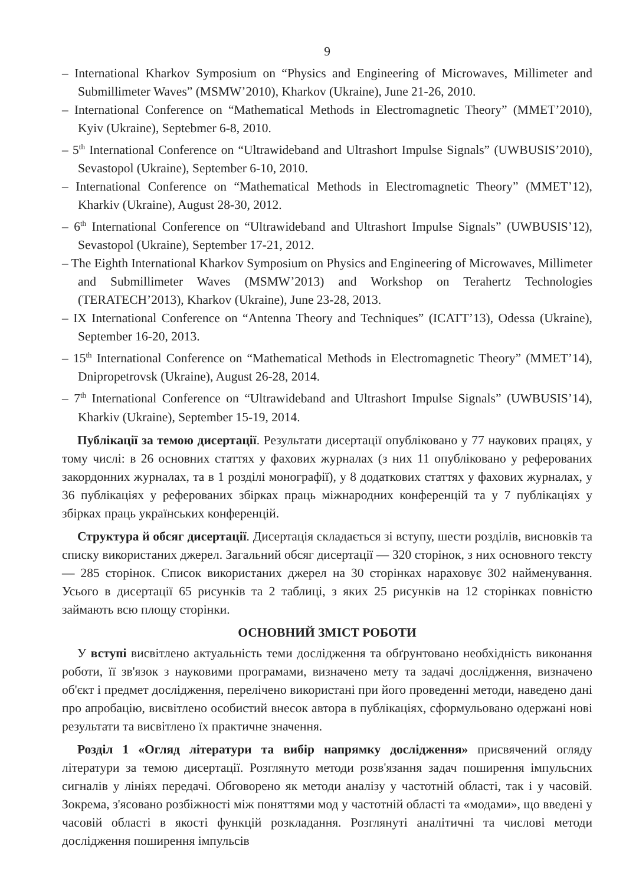9
– International Kharkov Symposium on “Physics and Engineering of Microwaves, Millimeter and Submillimeter Waves” (MSMW’2010), Kharkov (Ukraine), June 21-26, 2010.
– International Conference on “Mathematical Methods in Electromagnetic Theory” (MMET’2010), Kyiv (Ukraine), Septebmer 6-8, 2010.
– 5<sup>th</sup> International Conference on “Ultrawideband and Ultrashort Impulse Signals” (UWBUSIS’2010), Sevastopol (Ukraine), September 6-10, 2010.
– International Conference on “Mathematical Methods in Electromagnetic Theory” (MMET’12), Kharkiv (Ukraine), August 28-30, 2012.
– 6<sup>th</sup> International Conference on “Ultrawideband and Ultrashort Impulse Signals” (UWBUSIS’12), Sevastopol (Ukraine), September 17-21, 2012.
– The Eighth International Kharkov Symposium on Physics and Engineering of Microwaves, Millimeter and Submillimeter Waves (MSMW’2013) and Workshop on Terahertz Technologies (TERATECH’2013), Kharkov (Ukraine), June 23-28, 2013.
– IX International Conference on “Antenna Theory and Techniques” (ICATT’13), Odessa (Ukraine), September 16-20, 2013.
– 15<sup>th</sup> International Conference on “Mathematical Methods in Electromagnetic Theory” (MMET’14), Dnipropetrovsk (Ukraine), August 26-28, 2014.
– 7<sup>th</sup> International Conference on “Ultrawideband and Ultrashort Impulse Signals” (UWBUSIS’14), Kharkiv (Ukraine), September 15-19, 2014.
Публікації за темою дисертації. Результати дисертації опубліковано у 77 наукових працях, у тому числі: в 26 основних статтях у фахових журналах (з них 11 опубліковано у реферованих закордонних журналах, та в 1 розділі монографії), у 8 додаткових статтях у фахових журналах, у 36 публікаціях у реферованих збірках праць міжнародних конференцій та у 7 публікаціях у збірках праць українських конференцій.
Структура й обсяг дисертації. Дисертація складається зі вступу, шести розділів, висновків та списку використаних джерел. Загальний обсяг дисертації — 320 сторінок, з них основного тексту — 285 сторінок. Список використаних джерел на 30 сторінках нараховує 302 найменування. Усього в дисертації 65 рисунків та 2 таблиці, з яких 25 рисунків на 12 сторінках повністю займають всю площу сторінки.
ОСНОВНИЙ ЗМІСТ РОБОТИ
У вступі висвітлено актуальність теми дослідження та обґрунтовано необхідність виконання роботи, її зв'язок з науковими програмами, визначено мету та задачі дослідження, визначено об'єкт і предмет дослідження, перелічено використані при його проведенні методи, наведено дані про апробацію, висвітлено особистий внесок автора в публікаціях, сформульовано одержані нові результати та висвітлено їх практичне значення.
Розділ 1 «Огляд літератури та вибір напрямку дослідження» присвячений огляду літератури за темою дисертації. Розглянуто методи розв'язання задач поширення імпульсних сигналів у лініях передачі. Обговорено як методи аналізу у частотній області, так і у часовій. Зокрема, з'ясовано розбіжності між поняттями мод у частотній області та «модами», що введені у часовій області в якості функцій розкладання. Розглянуті аналітичні та числові методи дослідження поширення імпульсів